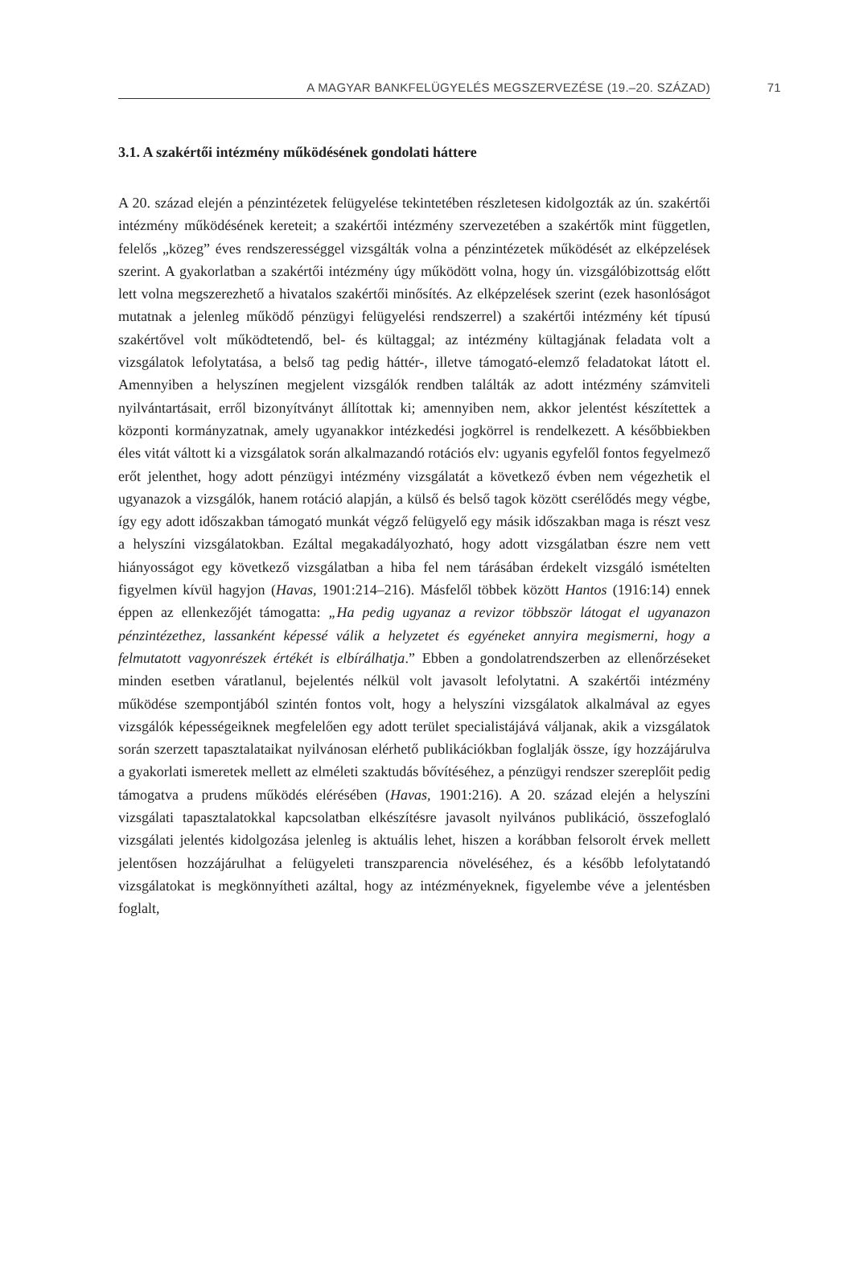A MAGYAR BANKFELÜGYELÉS MEGSZERVEZÉSE (19.–20. SZÁZAD) 71
3.1. A szakértői intézmény működésének gondolati háttere
A 20. század elején a pénzintézetek felügyelése tekintetében részletesen kidolgozták az ún. szakértői intézmény működésének kereteit; a szakértői intézmény szervezetében a szakértők mint független, felelős „közeg” éves rendszerességgel vizsgálták volna a pénzintézetek működését az elképzelések szerint. A gyakorlatban a szakértői intézmény úgy működött volna, hogy ún. vizsgálóbizottság előtt lett volna megszerezhető a hivatalos szakértői minősítés. Az elképzelések szerint (ezek hasonlóságot mutatnak a jelenleg működő pénzügyi felügyelési rendszerrel) a szakértői intézmény két típusú szakértővel volt működtetendő, bel- és kültaggal; az intézmény kültagjának feladata volt a vizsgálatok lefolytatása, a belső tag pedig háttér-, illetve támogató-elemző feladatokat látott el. Amennyiben a helyszínen megjelent vizsgálók rendben találták az adott intézmény számviteli nyilvántartásait, erről bizonyítványt állítottak ki; amennyiben nem, akkor jelentést készítettek a központi kormányzatnak, amely ugyanakkor intézkedési jogkörrel is rendelkezett. A későbbiekben éles vitát váltott ki a vizsgálatok során alkalmazandó rotációs elv: ugyanis egyfelől fontos fegyelmező erőt jelenthet, hogy adott pénzügyi intézmény vizsgálatát a következő évben nem végezhetik el ugyanazok a vizsgálók, hanem rotáció alapján, a külső és belső tagok között cserélődés megy végbe, így egy adott időszakban támogató munkát végző felügyelő egy másik időszakban maga is részt vesz a helyszíni vizsgálatokban. Ezáltal megakadályozható, hogy adott vizsgálatban észre nem vett hiányosságot egy következő vizsgálatban a hiba fel nem tárásában érdekelt vizsgáló ismételten figyelmen kívül hagyjon (Havas, 1901:214–216). Másfelől többek között Hantos (1916:14) ennek éppen az ellenkezőjét támogatta: „Ha pedig ugyanaz a revizor többször látogat el ugyanazon pénzintézethez, lassanként képessé válik a helyzetet és egyéneket annyira megismerni, hogy a felmutatott vagyonrészek értékét is elbírálhatja.” Ebben a gondolatrendszerben az ellenőrzéseket minden esetben váratlanul, bejelentés nélkül volt javasolt lefolytatni. A szakértői intézmény működése szempontjából szintén fontos volt, hogy a helyszíni vizsgálatok alkalmával az egyes vizsgálók képességeiknek megfelelően egy adott terület specialistájává váljanak, akik a vizsgálatok során szerzett tapasztalataikat nyilvánosan elérhető publikációkban foglalják össze, így hozzájárulva a gyakorlati ismeretek mellett az elméleti szaktudás bővítéséhez, a pénzügyi rendszer szereplőit pedig támogatva a prudens működés elérésében (Havas, 1901:216). A 20. század elején a helyszíni vizsgálati tapasztalatokkal kapcsolatban elkészítésre javasolt nyilvános publikáció, összefoglaló vizsgálati jelentés kidolgozása jelenleg is aktuális lehet, hiszen a korábban felsorolt érvek mellett jelentősen hozzájárulhat a felügyeleti transzparencia növeléséhez, és a később lefolytatandó vizsgálatokat is megkönnyítheti azáltal, hogy az intézményeknek, figyelembe véve a jelentésben foglalt,